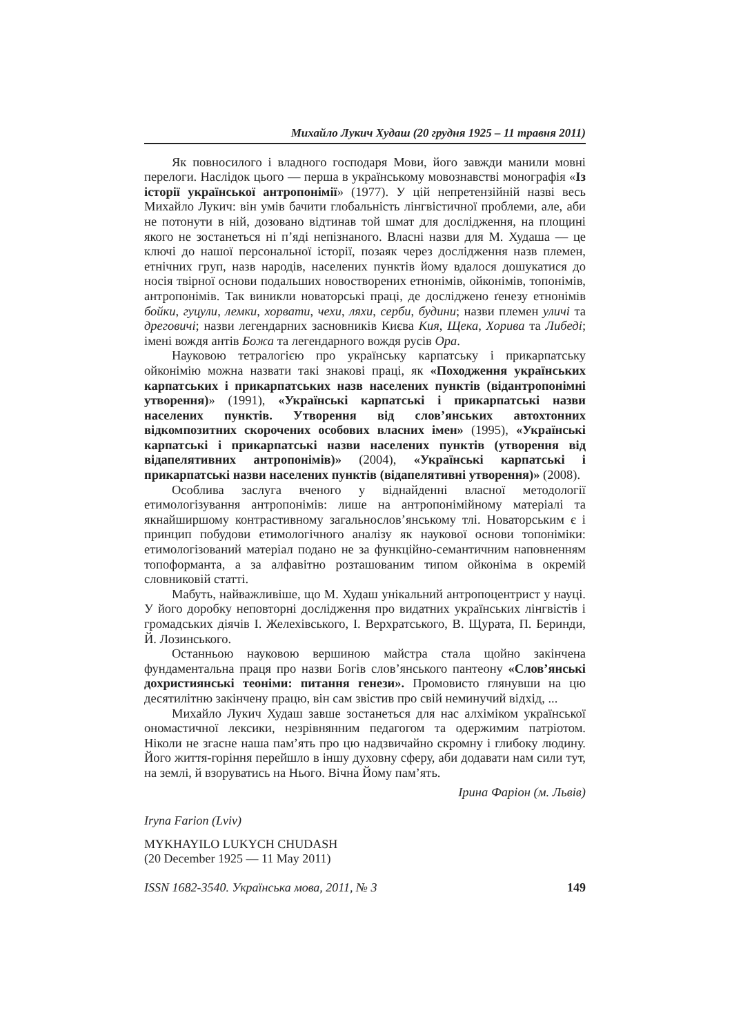Михайло Лукич Худаш (20 грудня 1925 – 11 травня 2011)
Як повносилого і владного господаря Мови, його завжди манили мовні перелоги. Наслідок цього — перша в українському мовознавстві монографія «Із історії української антропонімії» (1977). У цій непретензійній назві весь Михайло Лукич: він умів бачити глобальність лінгвістичної проблеми, але, аби не потонути в ній, дозовано відтинав той шмат для дослідження, на площині якого не зостанеться ні п’яді непізнаного. Власні назви для М. Худаша — це ключі до нашої персональної історії, позаяк через дослідження назв племен, етнічних груп, назв народів, населених пунктів йому вдалося дошукатися до носія твірної основи подальших новостворених етнонімів, ойконімів, топонімів, антропонімів. Так виникли новаторські праці, де досліджено ґенезу етнонімів бойки, гуцули, лемки, хорвати, чехи, ляхи, серби, будини; назви племен уличі та дреговичі; назви легендарних засновників Києва Кия, Щека, Хорива та Либеді; імені вождя антів Божа та легендарного вождя русів Ора.
Науковою тетралогією про українську карпатську і прикарпатську ойконімію можна назвати такі знакові праці, як «Походження українських карпатських і прикарпатських назв населених пунктів (відантропонімні утворення)» (1991), «Українські карпатські і прикарпатські назви населених пунктів. Утворення від слов’янських автохтонних відкомпозитних скорочених особових власних імен» (1995), «Українські карпатські і прикарпатські назви населених пунктів (утворення від відапелятивних антропонімів)» (2004), «Українські карпатські і прикарпатські назви населених пунктів (відапелятивні утворення)» (2008).
Особлива заслуга вченого у віднайденні власної методології етимологізування антропонімів: лише на антропонімійному матеріалі та якнайширшому контрастивному загальнослов’янському тлі. Новаторським є і принцип побудови етимологічного аналізу як наукової основи топоніміки: етимологізований матеріал подано не за функційно-семантичним наповненням топоформанта, а за алфавітно розташованим типом ойконіма в окремій словниковій статті.
Мабуть, найважливіше, що М. Худаш унікальний антропоцентрист у науці. У його доробку неповторні дослідження про видатних українських лінгвістів і громадських діячів І. Желехівського, І. Верхратського, В. Щурата, П. Беринди, Й. Лозинського.
Останньою науковою вершиною майстра стала щойно закінчена фундаментальна праця про назви Богів слов’янського пантеону «Слов’янські дохристиянські теоніми: питання генези». Промовисто глянувши на цю десятилітню закінчену працю, він сам звістив про свій неминучий відхід, ...
Михайло Лукич Худаш завше зостанеться для нас алхіміком української ономастичної лексики, незрівнянним педагогом та одержимим патріотом. Ніколи не згасне наша пам’ять про цю надзвичайно скромну і глибоку людину. Його життя-горіння перейшло в іншу духовну сферу, аби додавати нам сили тут, на землі, й взоруватись на Нього. Вічна Йому пам’ять.
Ірина Фаріон (м. Львів)
Iryna Farion (Lviv)
MYKHAYILO LUKYCH CHUDASH
(20 December 1925 — 11 May 2011)
ISSN 1682-3540. Українська мова, 2011, № 3 149